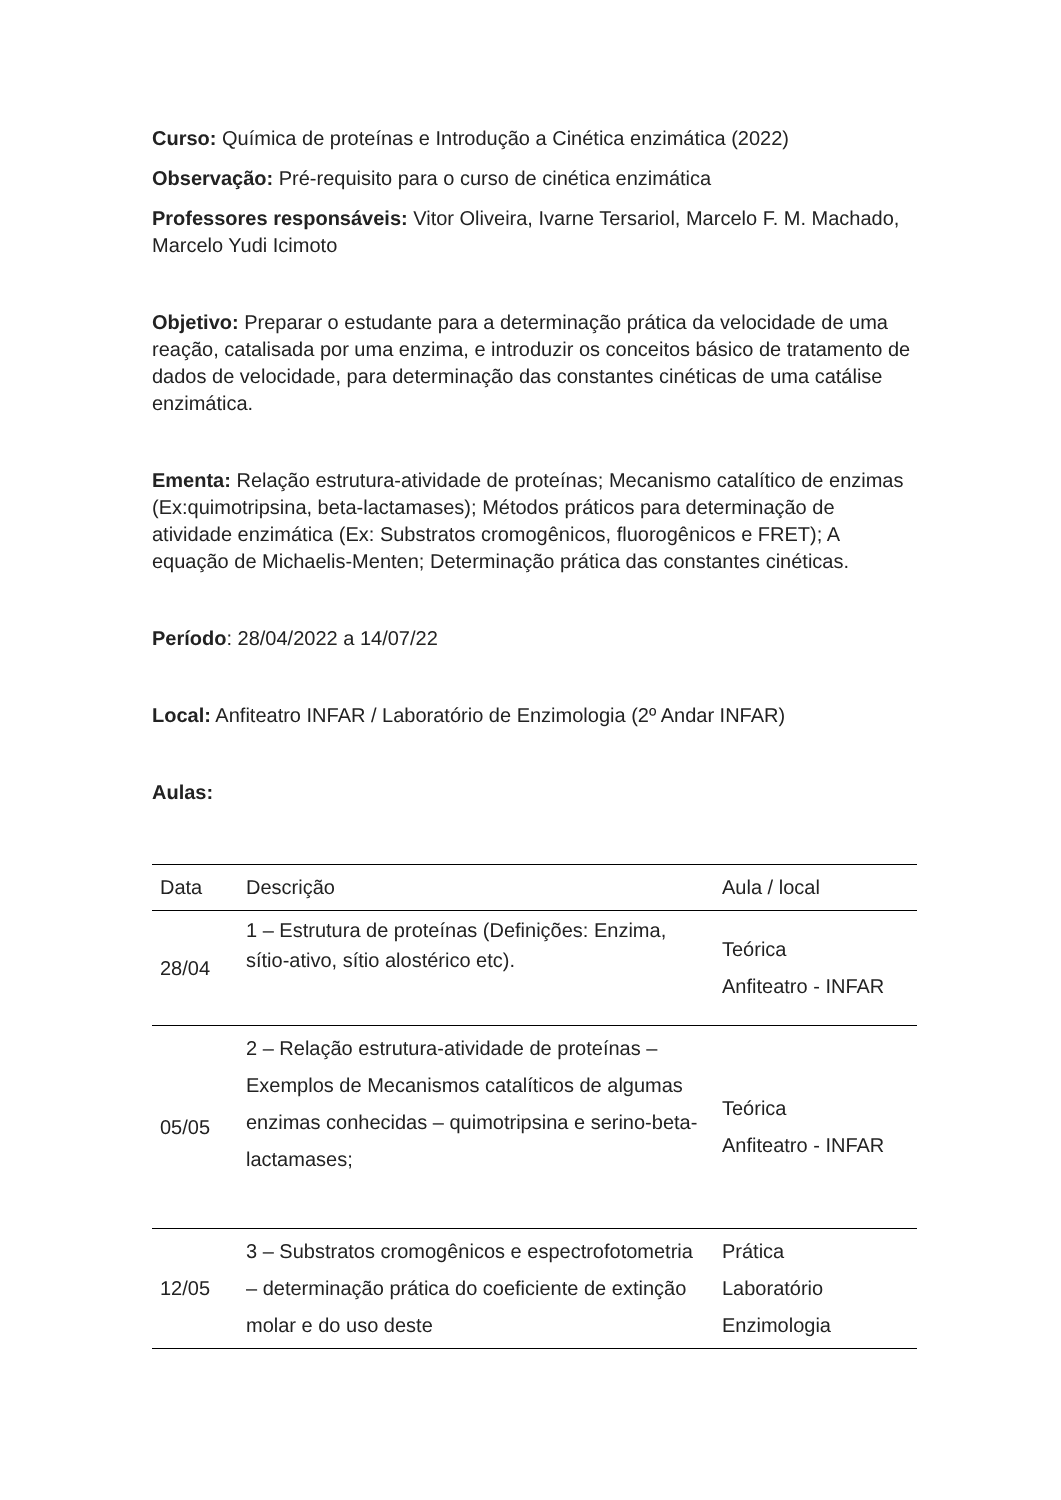Curso: Química de proteínas e Introdução a Cinética enzimática (2022)
Observação: Pré-requisito para o curso de cinética enzimática
Professores responsáveis: Vitor Oliveira, Ivarne Tersariol, Marcelo F. M. Machado, Marcelo Yudi Icimoto
Objetivo: Preparar o estudante para a determinação prática da velocidade de uma reação, catalisada por uma enzima, e introduzir os conceitos básico de tratamento de dados de velocidade, para determinação das constantes cinéticas de uma catálise enzimática.
Ementa: Relação estrutura-atividade de proteínas; Mecanismo catalítico de enzimas (Ex:quimotripsina, beta-lactamases); Métodos práticos para determinação de atividade enzimática (Ex: Substratos cromogênicos, fluorogênicos e FRET); A equação de Michaelis-Menten; Determinação prática das constantes cinéticas.
Período: 28/04/2022 a 14/07/22
Local: Anfiteatro INFAR / Laboratório de Enzimologia (2º Andar INFAR)
Aulas:
| Data | Descrição | Aula / local |
| 28/04 | 1 – Estrutura de proteínas (Definições: Enzima, sítio-ativo, sítio alostérico etc). | Teórica Anfiteatro - INFAR |
| 05/05 | 2 – Relação estrutura-atividade de proteínas – Exemplos de Mecanismos catalíticos de algumas enzimas conhecidas – quimotripsina e serino-beta-lactamases; | Teórica Anfiteatro - INFAR |
| 12/05 | 3 – Substratos cromogênicos e espectrofotometria – determinação prática do coeficiente de extinção molar e do uso deste | Prática Laboratório Enzimologia |